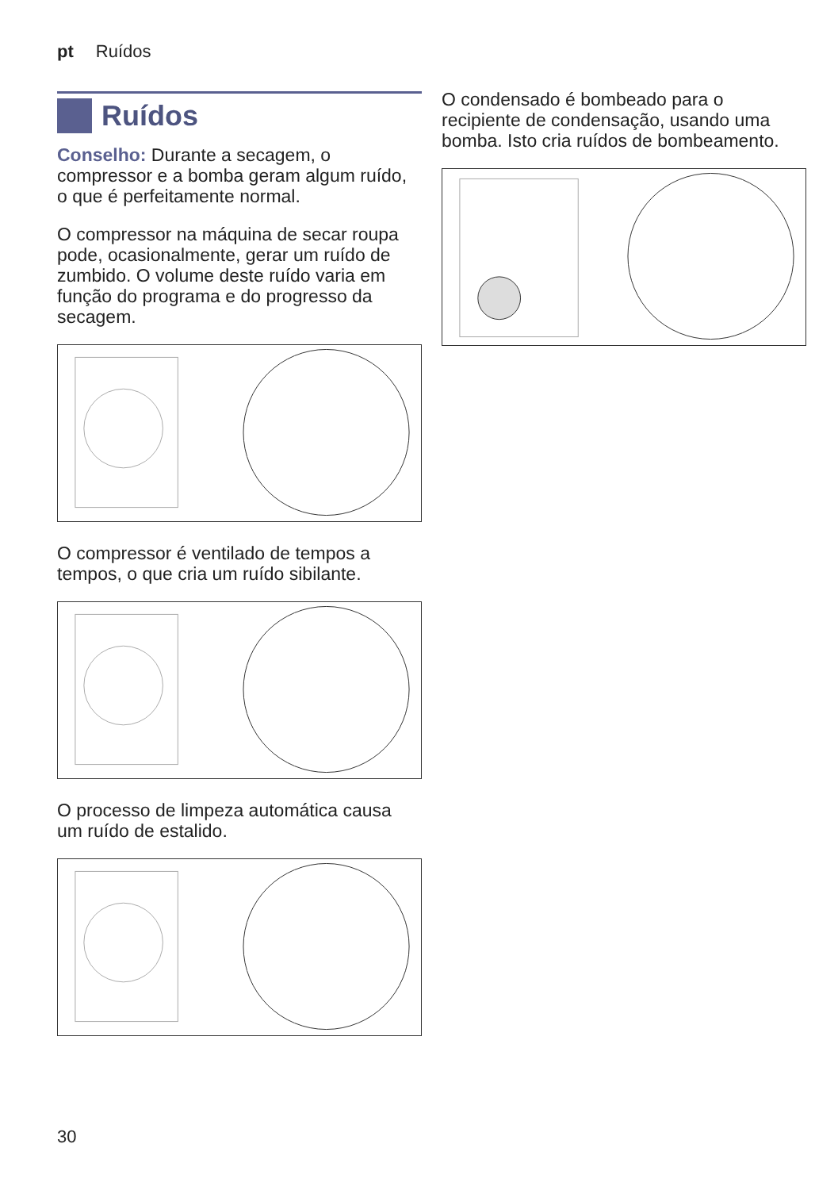pt Ruídos
Ruídos
Conselho: Durante a secagem, o compressor e a bomba geram algum ruído, o que é perfeitamente normal.
O compressor na máquina de secar roupa pode, ocasionalmente, gerar um ruído de zumbido. O volume deste ruído varia em função do programa e do progresso da secagem.
O compressor é ventilado de tempos a tempos, o que cria um ruído sibilante.
O processo de limpeza automática causa um ruído de estalido.
O condensado é bombeado para o recipiente de condensação, usando uma bomba. Isto cria ruídos de bombeamento.
30